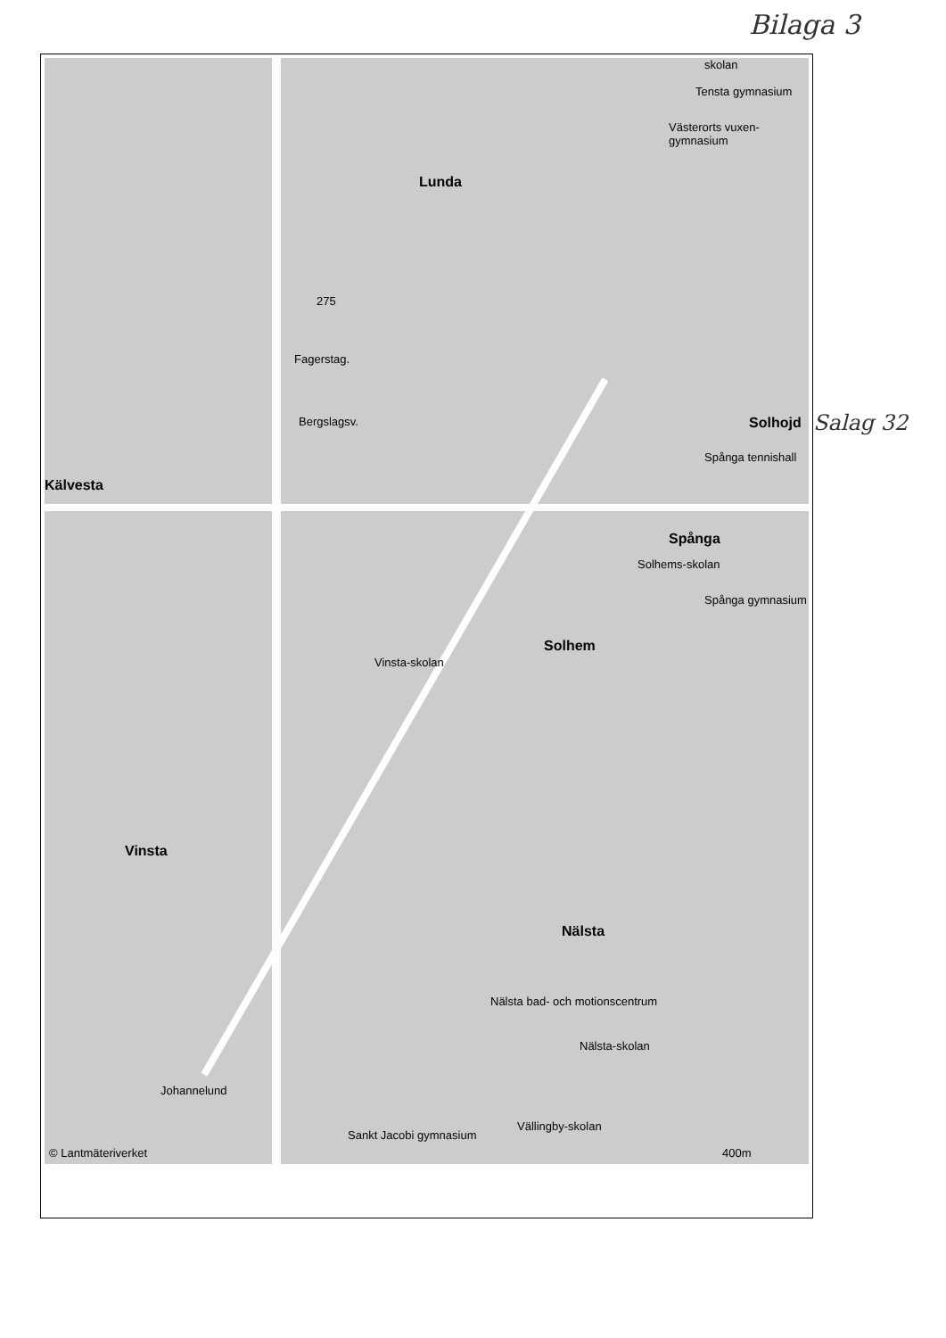Bilaga 3
Lunda
Fagerstag.
Kälvesta
Spånga
Solhem
Vinsta
Nälsta
Solhojd
skolan
Tensta gymnasium
Västerorts vuxen-gymnasium
Spånga tennishall
Solhems-skolan
Spånga gymnasium
Vinsta-skolan
Nälsta bad- och motionscentrum
Nälsta-skolan
Johannelund
Sankt Jacobi gymnasium
Vällingby-skolan
Bergslagsv.
275
© Lantmäteriverket 400m
Salag 32